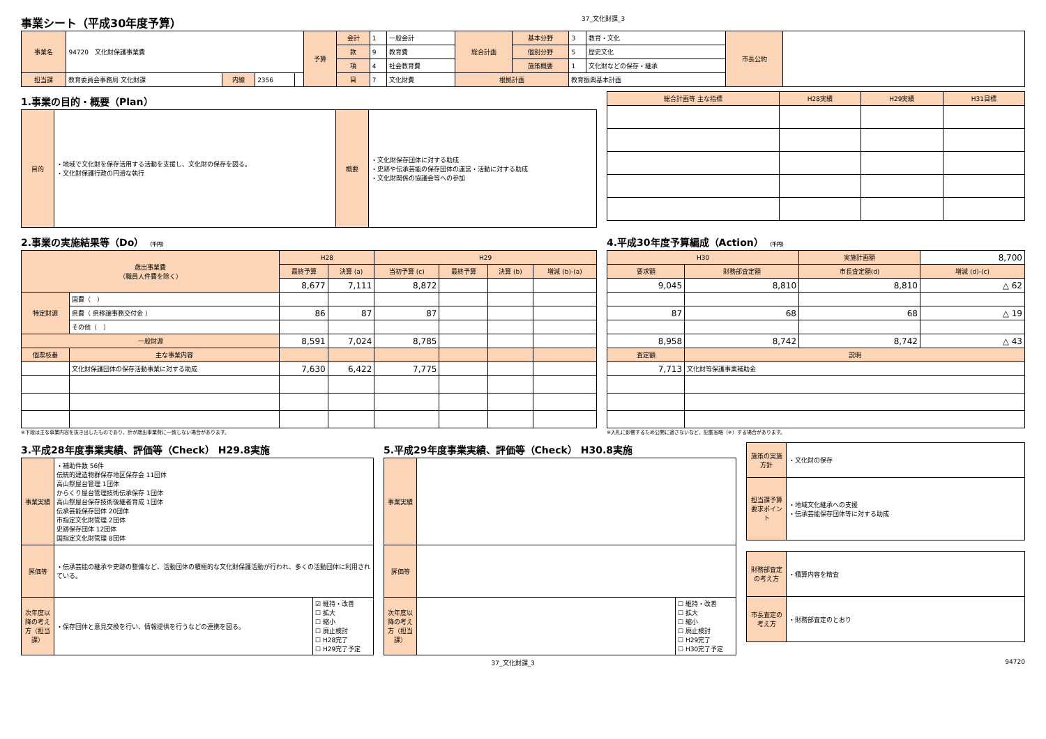事業シート（平成30年度予算）
37_文化財課_3
| 事業名 | 94720 文化財保護事業費 | | | | 予算 | 会計 | 1 | 一般会計 | 総合計画 | 基本分野 | 3 | 教育・文化 | 市長公約 | |
| | | | | | | 款 | 9 | 教育費 | | 個別分野 | 5 | 歴史文化 | | |
| | | | | | | 項 | 4 | 社会教育費 | | 施策概要 | 1 | 文化財などの保存・継承 | | |
| 担当課 | 教育委員会事務局 文化財課 | 内線 | 2356 | | | 目 | 7 | 文化財費 | 根拠計画 | | 教育振興基本計画 | | | |
1.事業の目的・概要（Plan）
| 目的 | ・地域で文化財を保存活用する活動を支援し、文化財の保存を図る。 ・文化財保護行政の円滑な執行 | 概要 | ・文化財保存団体に対する助成 ・史跡や伝承芸能の保存団体の運営・活動に対する助成 ・文化財関係の協議会等への参加 |
| 総合計画等 主な指標 | H28実績 | H29実績 | H31目標 |
2.事業の実施結果等（Do） （千円）
| 歳出事業費 （職員人件費を除く） | | H28 | | H29 | | | |
| | | 最終予算 | 決算 (a) | 当初予算 (c) | 最終予算 | 決算 (b) | 増減 (b)-(a) |
| | | 8,677 | 7,111 | 8,872 | | | |
| 特定財源 | 国費（ ） | | | | | | |
| | 県費（ 県移譲事務交付金 ） | 86 | 87 | 87 | | | |
| | その他（ ） | | | | | | |
| 一般財源 | | 8,591 | 7,024 | 8,785 | | | |
| 個票枝番 | 主な事業内容 | | | | | | |
| | 文化財保護団体の保存活動事業に対する助成 | 7,630 | 6,422 | 7,775 | | | |
※下段は主な事業内容を抜き出したものであり、計が歳出事業費に一致しない場合があります。
4.平成30年度予算編成（Action） （千円）
| H30 | | 実施計画額 | 8,700 |
| 要求額 | 財務部査定額 | 市長査定額(d) | 増減 (d)-(c) |
| 9,045 | 8,810 | 8,810 | △ 62 |
| 87 | 68 | 68 | △ 19 |
| 8,958 | 8,742 | 8,742 | △ 43 |
| 査定額 | 説明 | | |
| 7,713 | 文化財等保護事業補助金 | | |
※入札に影響するため公開に適さないなど、記載省略（※）する場合があります。
3.平成28年度事業実績、評価等（Check） H29.8実施
| 事業実績 | ・補助件数 56件 伝統的建造物群保存地区保存会 11団体 高山祭屋台管理 1団体 からくり屋台管理技術伝承保存 1団体 高山祭屋台保存技術後継者育成 1団体 伝承芸能保存団体 20団体 市指定文化財管理 2団体 史跡保存団体 12団体 国指定文化財管理 8団体 | |
| 評価等 | ・伝承芸能の継承や史跡の整備など、活動団体の積極的な文化財保護活動が行われ、多くの活動団体に利用されている。 | |
| 次年度以降の考え方（担当課） | ・保存団体と意見交換を行い、情報提供を行うなどの連携を図る。 | ☑ 維持・改善 ☐ 拡大 ☐ 縮小 ☐ 廃止検討 ☐ H28完了 ☐ H29完了予定 |
5.平成29年度事業実績、評価等（Check） H30.8実施
| 事業実績 | | |
| 評価等 | | |
| 次年度以降の考え方（担当課） | | ☐ 維持・改善 ☐ 拡大 ☐ 縮小 ☐ 廃止検討 ☐ H29完了 ☐ H30完了予定 |
| 施策の実施方針 | ・文化財の保存 |
| 担当課予算要求ポイント | ・地域文化継承への支援 ・伝承芸能保存団体等に対する助成 |
| 財務部査定の考え方 | ・積算内容を精査 |
| 市長査定の考え方 | ・財務部査定のとおり |
37_文化財課_3 94720